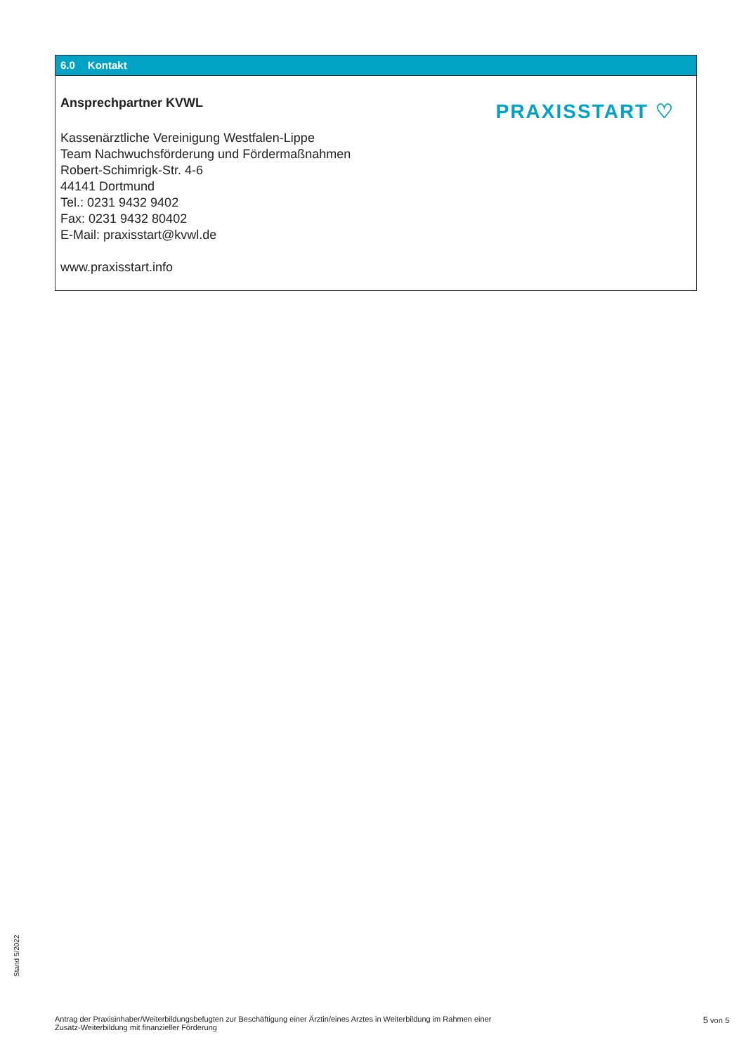6.0 Kontakt
Ansprechpartner KVWL
Kassenärztliche Vereinigung Westfalen-Lippe
Team Nachwuchsförderung und Fördermaßnahmen
Robert-Schimrigk-Str. 4-6
44141 Dortmund
Tel.: 0231 9432 9402
Fax: 0231 9432 80402
E-Mail: praxisstart@kvwl.de
www.praxisstart.info
PRAXISSTART ♡
Stand 5/2022
Antrag der Praxisinhaber/Weiterbildungsbefugten zur Beschäftigung einer Ärztin/eines Arztes in Weiterbildung im Rahmen einer
Zusatz-Weiterbildung mit finanzieller Förderung
5 von 5